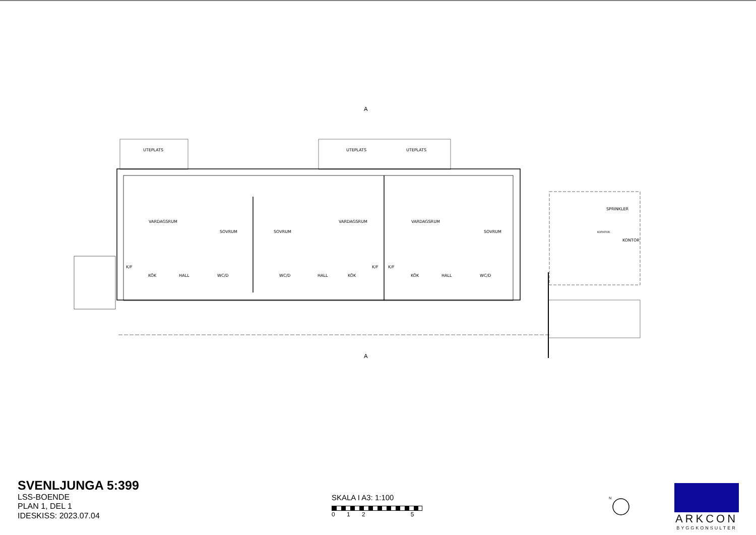UTEPLATS UTEPLATS UTEPLATS
VARDAGSRUM VARDAGSRUM VARDAGSRUM
SOVRUM SOVRUM SOVRUM
KÖK HALL WC/D WC/D HALL KÖK KÖK HALL WC/D
SPRINKLER
KONTOR
KOPIATOR
K/F K/F K/F
A
A
SVENLJUNGA 5:399
LSS-BOENDE
PLAN 1, DEL 1
IDESKISS: 2023.07.04
SKALA I A3: 1:100
0 1 2 5
N
ARKCON
BYGGKONSULTER